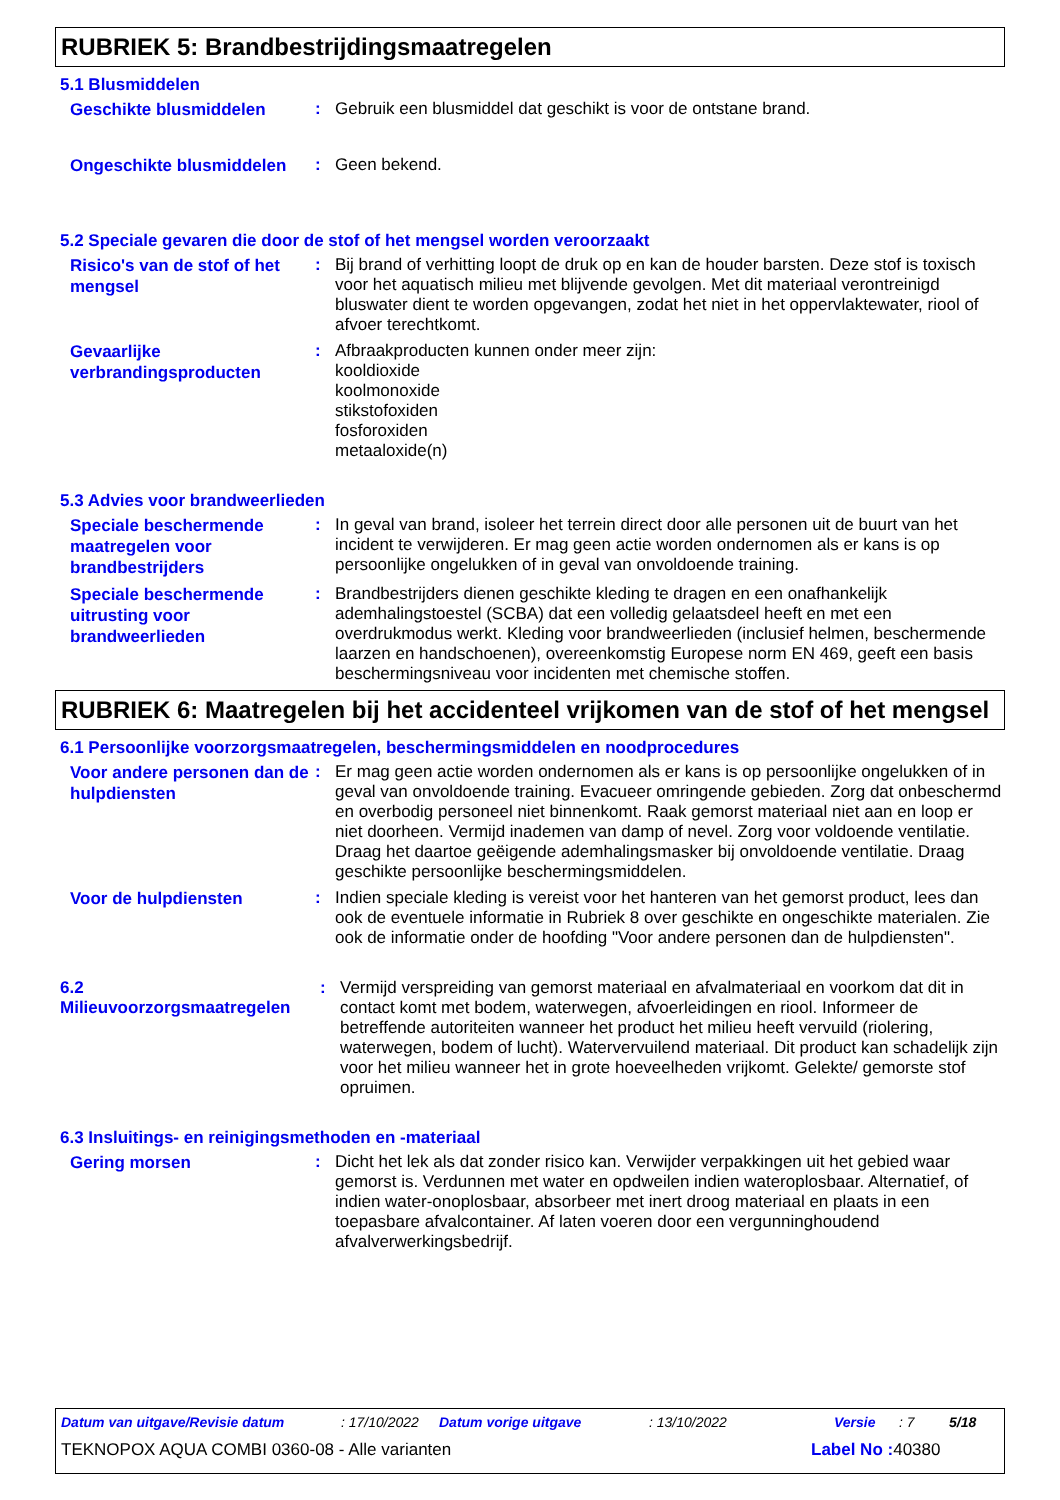RUBRIEK 5: Brandbestrijdingsmaatregelen
5.1 Blusmiddelen
Geschikte blusmiddelen
: Gebruik een blusmiddel dat geschikt is voor de ontstane brand.
Ongeschikte blusmiddelen
: Geen bekend.
5.2 Speciale gevaren die door de stof of het mengsel worden veroorzaakt
Risico's van de stof of het mengsel
: Bij brand of verhitting loopt de druk op en kan de houder barsten. Deze stof is toxisch voor het aquatisch milieu met blijvende gevolgen. Met dit materiaal verontreinigd bluswater dient te worden opgevangen, zodat het niet in het oppervlaktewater, riool of afvoer terechtkomt.
Gevaarlijke verbrandingsproducten
: Afbraakproducten kunnen onder meer zijn:
kooldioxide
koolmonoxide
stikstofoxiden
fosforoxiden
metaaloxide(n)
5.3 Advies voor brandweerlieden
Speciale beschermende maatregelen voor brandbestrijders
: In geval van brand, isoleer het terrein direct door alle personen uit de buurt van het incident te verwijderen. Er mag geen actie worden ondernomen als er kans is op persoonlijke ongelukken of in geval van onvoldoende training.
Speciale beschermende uitrusting voor brandweerlieden
: Brandbestrijders dienen geschikte kleding te dragen en een onafhankelijk ademhalingstoestel (SCBA) dat een volledig gelaatsdeel heeft en met een overdrukmodus werkt. Kleding voor brandweerlieden (inclusief helmen, beschermende laarzen en handschoenen), overeenkomstig Europese norm EN 469, geeft een basis beschermingsniveau voor incidenten met chemische stoffen.
RUBRIEK 6: Maatregelen bij het accidenteel vrijkomen van de stof of het mengsel
6.1 Persoonlijke voorzorgsmaatregelen, beschermingsmiddelen en noodprocedures
Voor andere personen dan de hulpdiensten
: Er mag geen actie worden ondernomen als er kans is op persoonlijke ongelukken of in geval van onvoldoende training. Evacueer omringende gebieden. Zorg dat onbeschermd en overbodig personeel niet binnenkomt. Raak gemorst materiaal niet aan en loop er niet doorheen. Vermijd inademen van damp of nevel. Zorg voor voldoende ventilatie. Draag het daartoe geëigende ademhalingsmasker bij onvoldoende ventilatie. Draag geschikte persoonlijke beschermingsmiddelen.
Voor de hulpdiensten
: Indien speciale kleding is vereist voor het hanteren van het gemorst product, lees dan ook de eventuele informatie in Rubriek 8 over geschikte en ongeschikte materialen. Zie ook de informatie onder de hoofding "Voor andere personen dan de hulpdiensten".
6.2 Milieuvoorzorgsmaatregelen
: Vermijd verspreiding van gemorst materiaal en afvalmateriaal en voorkom dat dit in contact komt met bodem, waterwegen, afvoerleidingen en riool. Informeer de betreffende autoriteiten wanneer het product het milieu heeft vervuild (riolering, waterwegen, bodem of lucht). Watervervuilend materiaal. Dit product kan schadelijk zijn voor het milieu wanneer het in grote hoeveelheden vrijkomt. Gelekte/ gemorste stof opruimen.
6.3 Insluitings- en reinigingsmethoden en -materiaal
Gering morsen
: Dicht het lek als dat zonder risico kan. Verwijder verpakkingen uit het gebied waar gemorst is. Verdunnen met water en opdweilen indien wateroplosbaar. Alternatief, of indien water-onoplosbaar, absorbeer met inert droog materiaal en plaats in een toepasbare afvalcontainer. Af laten voeren door een vergunninghoudend afvalverwerkingsbedrijf.
Datum van uitgave/Revisie datum: 17/10/2022 Datum vorige uitgave: 13/10/2022 Versie: 7 5/18
TEKNOPOX AQUA COMBI 0360-08 - Alle varianten Label No : 40380